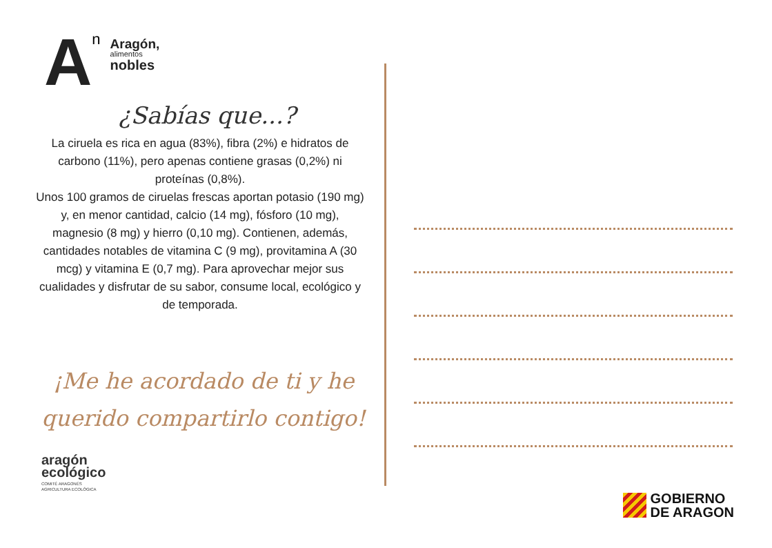An
Aragón,
alimentos
nobles
¿Sabías que...?
La ciruela es rica en agua (83%), fibra (2%) e hidratos de carbono (11%), pero apenas contiene grasas (0,2%) ni proteínas (0,8%).
Unos 100 gramos de ciruelas frescas aportan potasio (190 mg) y, en menor cantidad, calcio (14 mg), fósforo (10 mg), magnesio (8 mg) y hierro (0,10 mg). Contienen, además, cantidades notables de vitamina C (9 mg), provitamina A (30 mcg) y vitamina E (0,7 mg). Para aprovechar mejor sus cualidades y disfrutar de su sabor, consume local, ecológico y de temporada.
¡Me he acordado de ti y he querido compartirlo contigo!
aragón
ecológico
COMITÉ ARAGONÉS
AGRICULTURA ECOLÓGICA
GOBIERNO
DE ARAGON